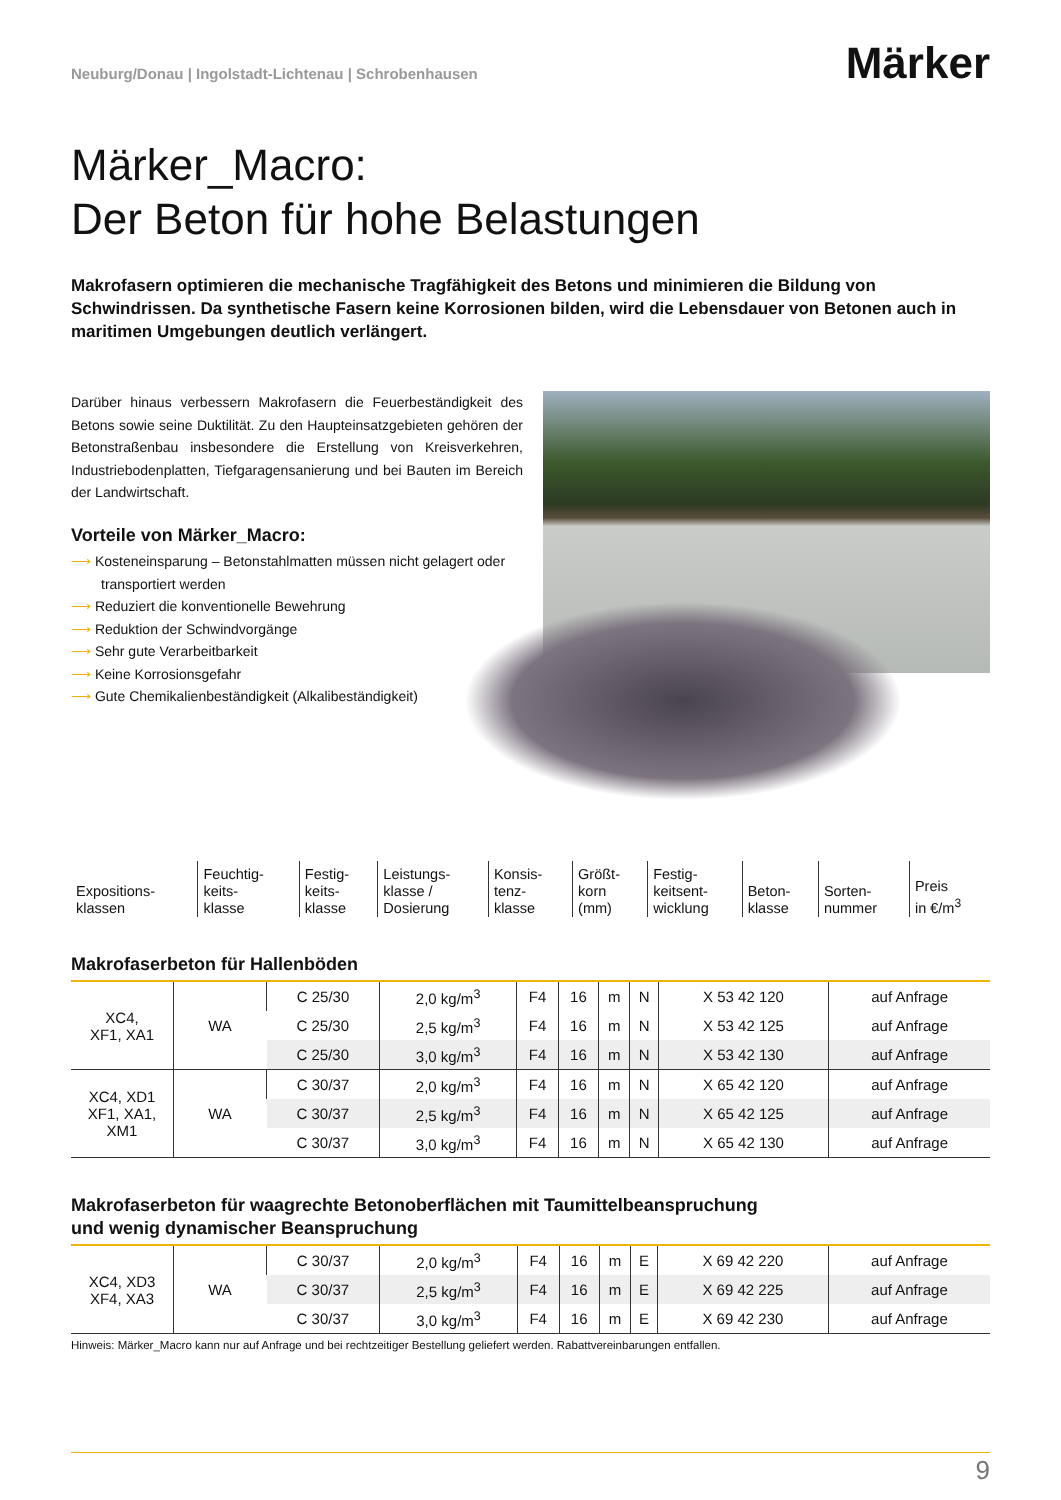Neuburg/Donau | Ingolstadt-Lichtenau | Schrobenhausen
Märker
Märker_Macro:
Der Beton für hohe Belastungen
Makrofasern optimieren die mechanische Tragfähigkeit des Betons und minimieren die Bildung von Schwindrissen. Da synthetische Fasern keine Korrosionen bilden, wird die Lebensdauer von Betonen auch in maritimen Umgebungen deutlich verlängert.
Darüber hinaus verbessern Makrofasern die Feuerbeständigkeit des Betons sowie seine Duktilität. Zu den Haupteinsatzgebieten gehören der Betonstraßenbau insbesondere die Erstellung von Kreisverkehren, Industriebodenplatten, Tiefgaragensanierung und bei Bauten im Bereich der Landwirtschaft.
Vorteile von Märker_Macro:
⟶ Kosteneinsparung – Betonstahlmatten müssen nicht gelagert oder transportiert werden
⟶ Reduziert die konventionelle Bewehrung
⟶ Reduktion der Schwindvorgänge
⟶ Sehr gute Verarbeitbarkeit
⟶ Keine Korrosionsgefahr
⟶ Gute Chemikalienbeständigkeit (Alkalibeständigkeit)
| Expositions- klassen | Feuchtig- keits- klasse | Festig- keits- klasse | Leistungs- klasse / Dosierung | Konsis- tenz- klasse | Größt- korn (mm) | Festig- keitsent- wicklung | Beton- klasse | Sorten- nummer | Preis in €/m<sup>3</sup> |
Makrofaserbeton für Hallenböden
| XC4, XF1, XA1 | WA | C 25/30 | 2,0 kg/m<sup>3</sup> | F4 | 16 | m | N | X 53 42 120 | auf Anfrage |
| | | C 25/30 | 2,5 kg/m<sup>3</sup> | F4 | 16 | m | N | X 53 42 125 | auf Anfrage |
| | | C 25/30 | 3,0 kg/m<sup>3</sup> | F4 | 16 | m | N | X 53 42 130 | auf Anfrage |
| XC4, XD1 XF1, XA1, XM1 | WA | C 30/37 | 2,0 kg/m<sup>3</sup> | F4 | 16 | m | N | X 65 42 120 | auf Anfrage |
| | | C 30/37 | 2,5 kg/m<sup>3</sup> | F4 | 16 | m | N | X 65 42 125 | auf Anfrage |
| | | C 30/37 | 3,0 kg/m<sup>3</sup> | F4 | 16 | m | N | X 65 42 130 | auf Anfrage |
Makrofaserbeton für waagrechte Betonoberflächen mit Taumittelbeanspruchung
und wenig dynamischer Beanspruchung
| XC4, XD3 XF4, XA3 | WA | C 30/37 | 2,0 kg/m<sup>3</sup> | F4 | 16 | m | E | X 69 42 220 | auf Anfrage |
| | | C 30/37 | 2,5 kg/m<sup>3</sup> | F4 | 16 | m | E | X 69 42 225 | auf Anfrage |
| | | C 30/37 | 3,0 kg/m<sup>3</sup> | F4 | 16 | m | E | X 69 42 230 | auf Anfrage |
Hinweis: Märker_Macro kann nur auf Anfrage und bei rechtzeitiger Bestellung geliefert werden. Rabattvereinbarungen entfallen.
9